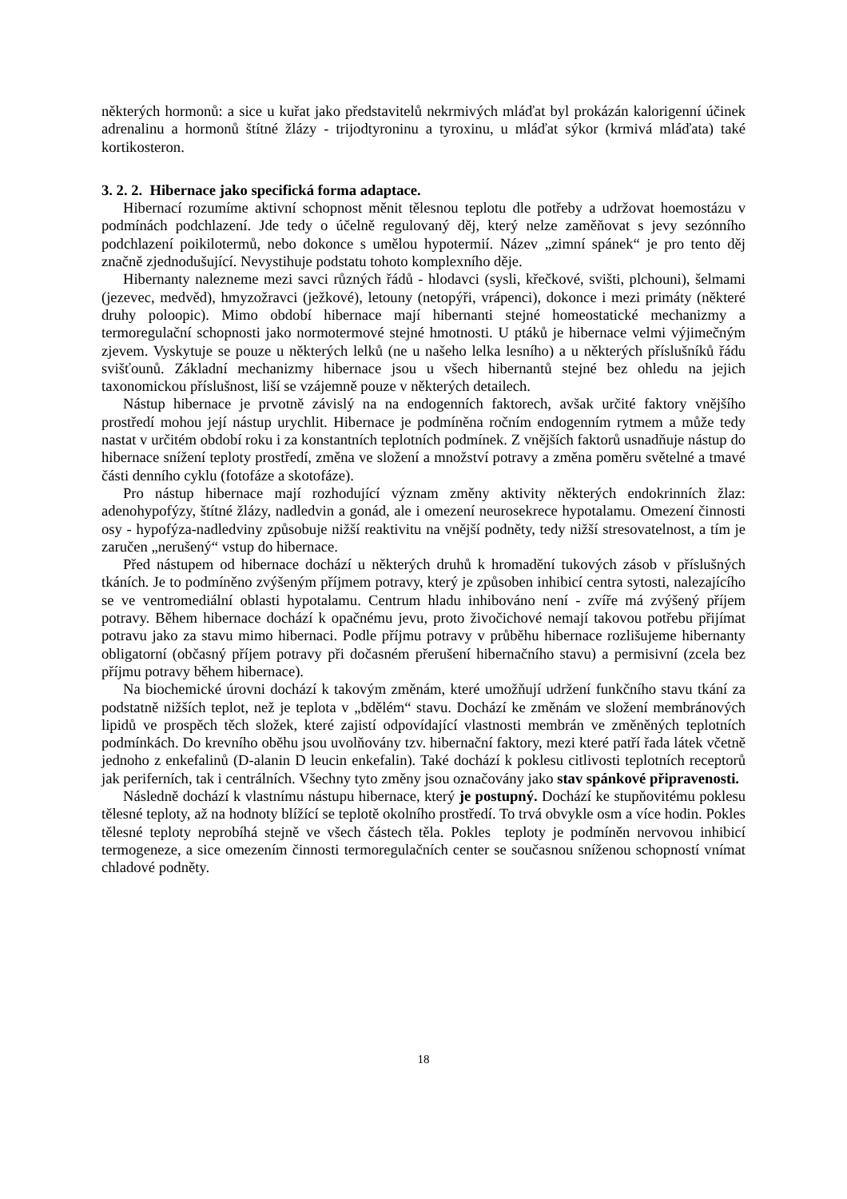některých hormonů: a sice u kuřat jako představitelů nekrmivých mláďat byl prokázán kalorigenní účinek adrenalinu a hormonů štítné žlázy - trijodtyroninu a tyroxinu, u mláďat sýkor (krmivá mláďata) také kortikosteron.
3. 2. 2. Hibernace jako specifická forma adaptace.
Hibernací rozumíme aktivní schopnost měnit tělesnou teplotu dle potřeby a udržovat hoemostázu v podmínách podchlazení. Jde tedy o účelně regulovaný děj, který nelze zaměňovat s jevy sezónního podchlazení poikilotermů, nebo dokonce s umělou hypotermií. Název „zimní spánek“ je pro tento děj značně zjednodušující. Nevystihuje podstatu tohoto komplexního děje.
Hibernanty nalezneme mezi savci různých řádů - hlodavci (sysli, křečkové, svišti, plchouni), šelmami (jezevec, medvěd), hmyzožravci (ježkové), letouny (netopýři, vrápenci), dokonce i mezi primáty (některé druhy poloopic). Mimo období hibernace mají hibernanti stejné homeostatické mechanizmy a termoregulační schopnosti jako normotermové stejné hmotnosti. U ptáků je hibernace velmi výjimečným zjevem. Vyskytuje se pouze u některých lelků (ne u našeho lelka lesního) a u některých příslušníků řádu svišťounů. Základní mechanizmy hibernace jsou u všech hibernantů stejné bez ohledu na jejich taxonomickou příslušnost, liší se vzájemně pouze v některých detailech.
Nástup hibernace je prvotně závislý na na endogenních faktorech, avšak určité faktory vnějšího prostředí mohou její nástup urychlit. Hibernace je podmíněna ročním endogenním rytmem a může tedy nastat v určitém období roku i za konstantních teplotních podmínek. Z vnějších faktorů usnadňuje nástup do hibernace snížení teploty prostředí, změna ve složení a množství potravy a změna poměru světelné a tmavé části denního cyklu (fotofáze a skotofáze).
Pro nástup hibernace mají rozhodující význam změny aktivity některých endokrinních žlaz: adenohypofýzy, štítné žlázy, nadledvin a gonád, ale i omezení neurosekrece hypotalamu. Omezení činnosti osy - hypofýza-nadledviny způsobuje nižší reaktivitu na vnější podněty, tedy nižší stresovatelnost, a tím je zaručen „nerušený“ vstup do hibernace.
Před nástupem od hibernace dochází u některých druhů k hromadění tukových zásob v příslušných tkáních. Je to podmíněno zvýšeným příjmem potravy, který je způsoben inhibicí centra sytosti, nalezajícího se ve ventromediální oblasti hypotalamu. Centrum hladu inhibováno není - zvíře má zvýšený příjem potravy. Během hibernace dochází k opačnému jevu, proto živočichové nemají takovou potřebu přijímat potravu jako za stavu mimo hibernaci. Podle příjmu potravy v průběhu hibernace rozlišujeme hibernanty obligatorní (občasný příjem potravy při dočasném přerušení hibernačního stavu) a permisivní (zcela bez příjmu potravy během hibernace).
Na biochemické úrovni dochází k takovým změnám, které umožňují udržení funkčního stavu tkání za podstatně nižších teplot, než je teplota v „bdělém“ stavu. Dochází ke změnám ve složení membránových lipidů ve prospěch těch složek, které zajistí odpovídající vlastnosti membrán ve změněných teplotních podmínkách. Do krevního oběhu jsou uvolňovány tzv. hibernační faktory, mezi které patří řada látek včetně jednoho z enkefalinů (D-alanin D leucin enkefalin). Také dochází k poklesu citlivosti teplotních receptorů jak periferních, tak i centrálních. Všechny tyto změny jsou označovány jako stav spánkové připravenosti.
Následně dochází k vlastnímu nástupu hibernace, který je postupný. Dochází ke stupňovitému poklesu tělesné teploty, až na hodnoty blížící se teplotě okolního prostředí. To trvá obvykle osm a více hodin. Pokles tělesné teploty neprobíhá stejně ve všech částech těla. Pokles teploty je podmíněn nervovou inhibicí termogeneze, a sice omezením činnosti termoregulačních center se současnou sníženou schopností vnímat chladové podněty.
18